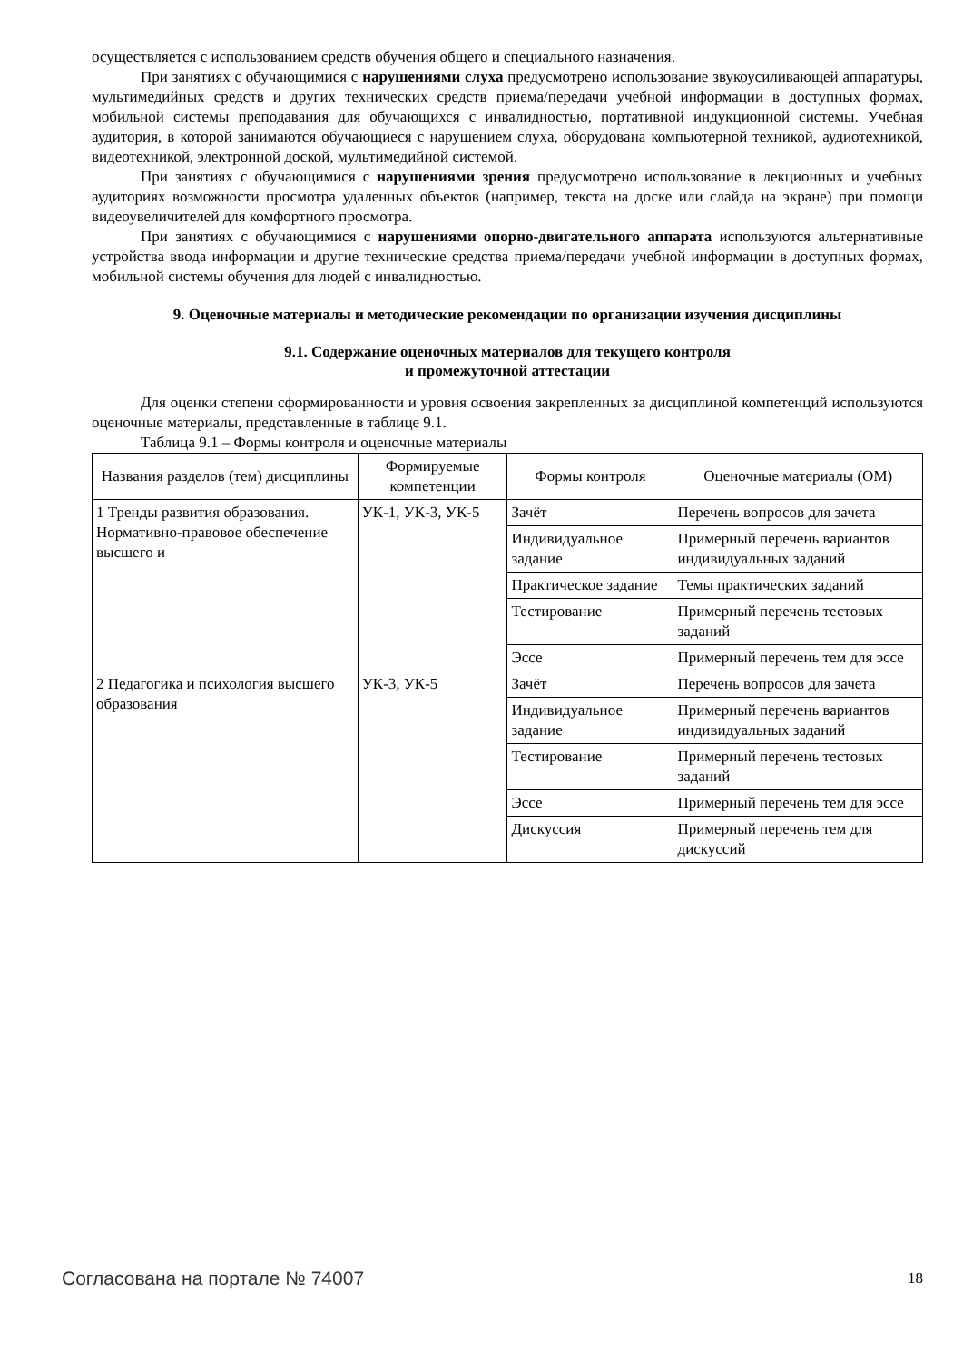осуществляется с использованием средств обучения общего и специального назначения.
При занятиях с обучающимися с нарушениями слуха предусмотрено использование звукоусиливающей аппаратуры, мультимедийных средств и других технических средств приема/передачи учебной информации в доступных формах, мобильной системы преподавания для обучающихся с инвалидностью, портативной индукционной системы. Учебная аудитория, в которой занимаются обучающиеся с нарушением слуха, оборудована компьютерной техникой, аудиотехникой, видеотехникой, электронной доской, мультимедийной системой.
При занятиях с обучающимися с нарушениями зрения предусмотрено использование в лекционных и учебных аудиториях возможности просмотра удаленных объектов (например, текста на доске или слайда на экране) при помощи видеоувеличителей для комфортного просмотра.
При занятиях с обучающимися с нарушениями опорно-двигательного аппарата используются альтернативные устройства ввода информации и другие технические средства приема/передачи учебной информации в доступных формах, мобильной системы обучения для людей с инвалидностью.
9. Оценочные материалы и методические рекомендации по организации изучения дисциплины
9.1. Содержание оценочных материалов для текущего контроля
и промежуточной аттестации
Для оценки степени сформированности и уровня освоения закрепленных за дисциплиной компетенций используются оценочные материалы, представленные в таблице 9.1.
Таблица 9.1 – Формы контроля и оценочные материалы
| Названия разделов (тем) дисциплины | Формируемые компетенции | Формы контроля | Оценочные материалы (ОМ) |
| --- | --- | --- | --- |
| 1 Тренды развития образования. Нормативно-правовое обеспечение высшего и | УК-1, УК-3, УК-5 | Зачёт | Перечень вопросов для зачета |
| | | Индивидуальное задание | Примерный перечень вариантов индивидуальных заданий |
| | | Практическое задание | Темы практических заданий |
| | | Тестирование | Примерный перечень тестовых заданий |
| | | Эссе | Примерный перечень тем для эссе |
| 2 Педагогика и психология высшего образования | УК-3, УК-5 | Зачёт | Перечень вопросов для зачета |
| | | Индивидуальное задание | Примерный перечень вариантов индивидуальных заданий |
| | | Тестирование | Примерный перечень тестовых заданий |
| | | Эссе | Примерный перечень тем для эссе |
| | | Дискуссия | Примерный перечень тем для дискуссий |
Согласована на портале № 74007 18